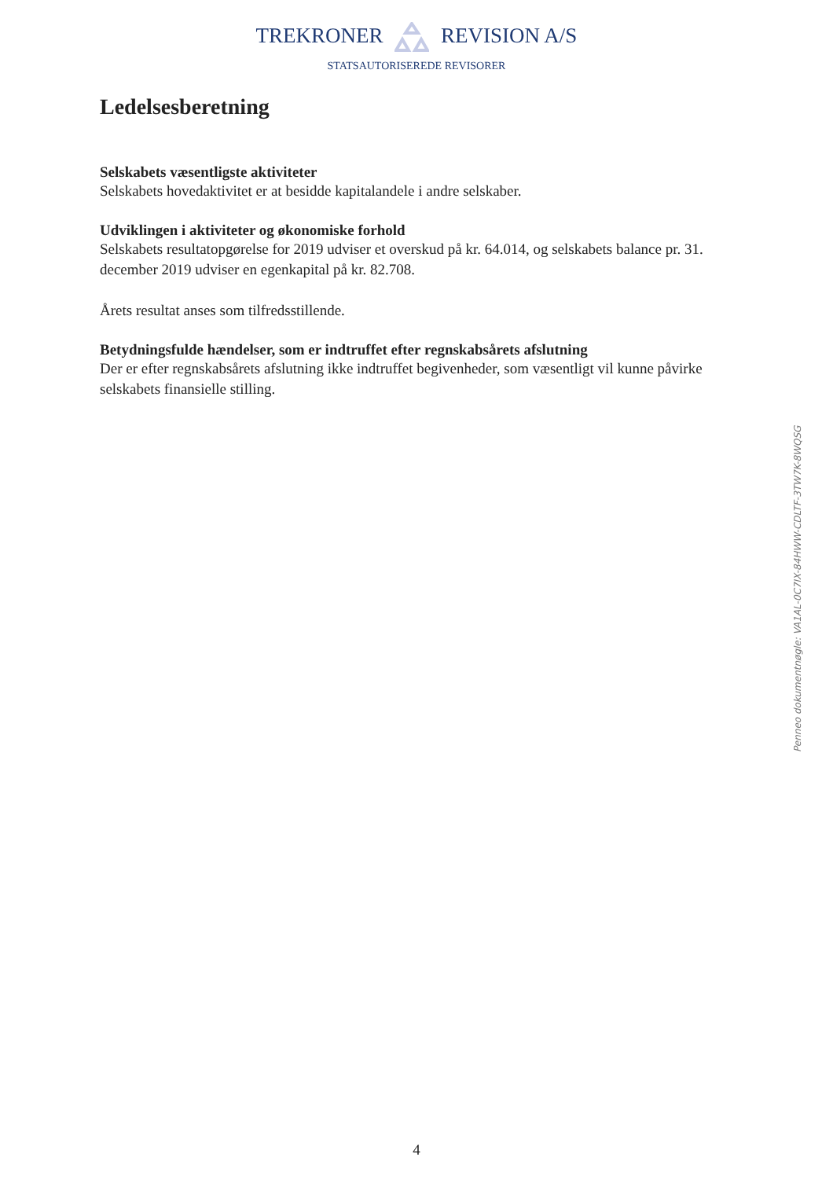TREKRONER REVISION A/S
STATSAUTORISEREDE REVISORER
Ledelsesberetning
Selskabets væsentligste aktiviteter
Selskabets hovedaktivitet er at besidde kapitalandele i andre selskaber.
Udviklingen i aktiviteter og økonomiske forhold
Selskabets resultatopgørelse for 2019 udviser et overskud på kr. 64.014, og selskabets balance pr. 31. december 2019 udviser en egenkapital på kr. 82.708.
Årets resultat anses som tilfredsstillende.
Betydningsfulde hændelser, som er indtruffet efter regnskabsårets afslutning
Der er efter regnskabsårets afslutning ikke indtruffet begivenheder, som væsentligt vil kunne påvirke selskabets finansielle stilling.
Penneo dokumentnøgle: VA1AL-0C7IX-84HWW-CDLTF-3TW7K-8WQSG
4